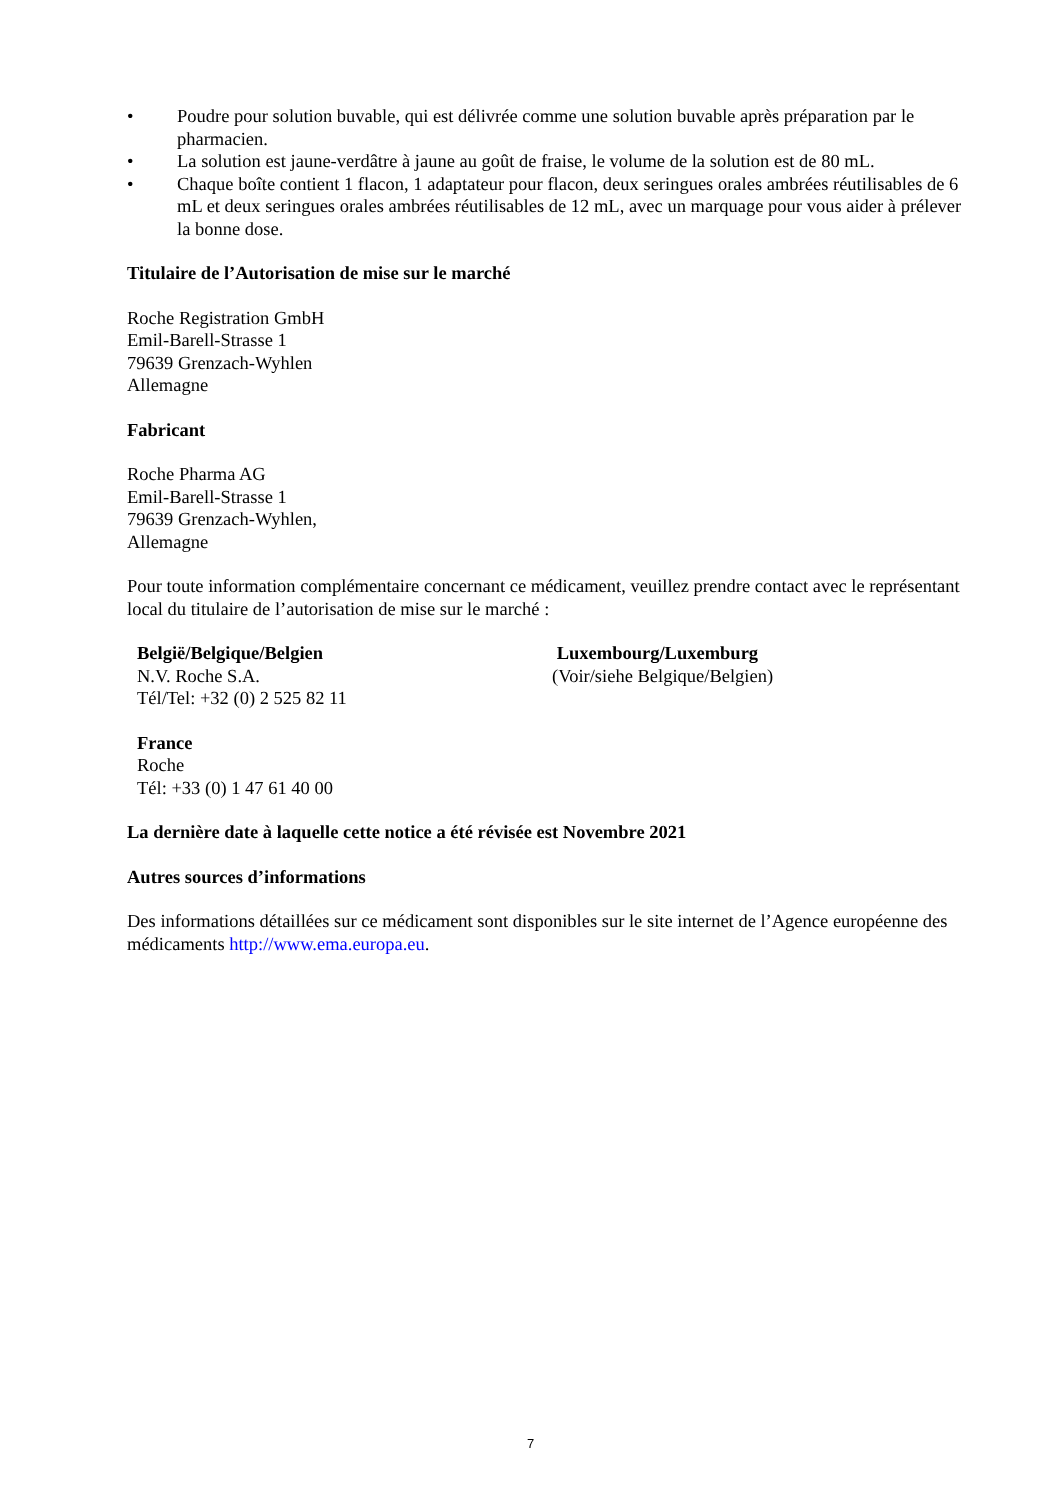• Poudre pour solution buvable, qui est délivrée comme une solution buvable après préparation par le pharmacien.
• La solution est jaune-verdâtre à jaune au goût de fraise, le volume de la solution est de 80 mL.
• Chaque boîte contient 1 flacon, 1 adaptateur pour flacon, deux seringues orales ambrées réutilisables de 6 mL et deux seringues orales ambrées réutilisables de 12 mL, avec un marquage pour vous aider à prélever la bonne dose.
Titulaire de l’Autorisation de mise sur le marché
Roche Registration GmbH
Emil-Barell-Strasse 1
79639 Grenzach-Wyhlen
Allemagne
Fabricant
Roche Pharma AG
Emil-Barell-Strasse 1
79639 Grenzach-Wyhlen,
Allemagne
Pour toute information complémentaire concernant ce médicament, veuillez prendre contact avec le représentant local du titulaire de l’autorisation de mise sur le marché :
België/Belgique/Belgien
N.V. Roche S.A.
Tél/Tel: +32 (0) 2 525 82 11
France
Roche
Tél: +33 (0) 1 47 61 40 00
Luxembourg/Luxemburg
(Voir/siehe Belgique/Belgien)
La dernière date à laquelle cette notice a été révisée est Novembre 2021
Autres sources d’informations
Des informations détaillées sur ce médicament sont disponibles sur le site internet de l’Agence européenne des médicaments http://www.ema.europa.eu.
7